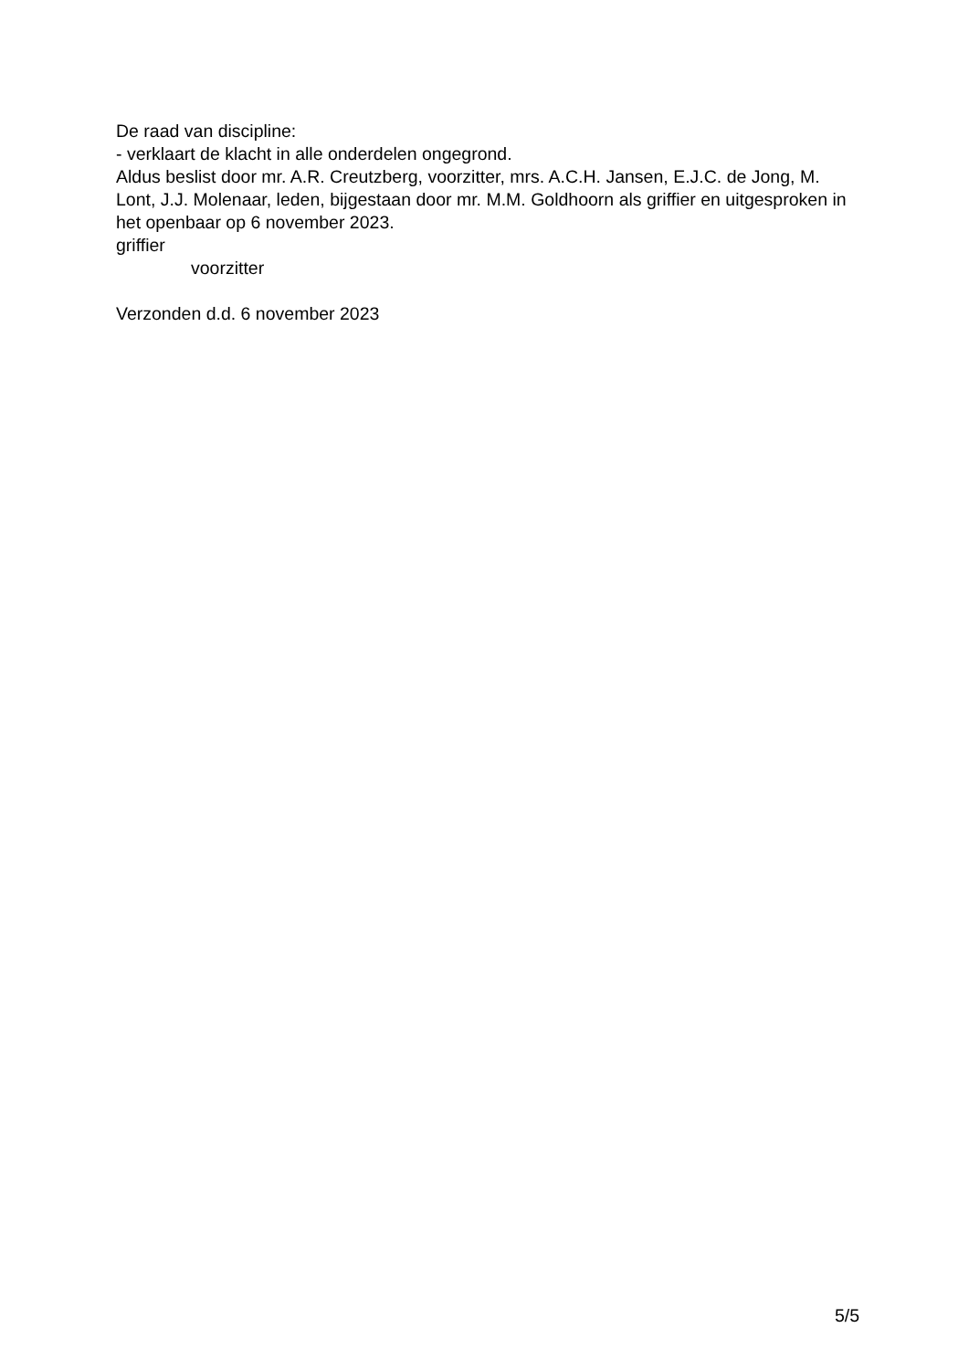De raad van discipline:
- verklaart de klacht in alle onderdelen ongegrond.
Aldus beslist door mr. A.R. Creutzberg, voorzitter, mrs. A.C.H. Jansen, E.J.C. de Jong, M. Lont, J.J. Molenaar, leden, bijgestaan door mr. M.M. Goldhoorn als griffier en uitgesproken in het openbaar op 6 november 2023.
griffier
voorzitter
Verzonden d.d. 6 november 2023
5/5